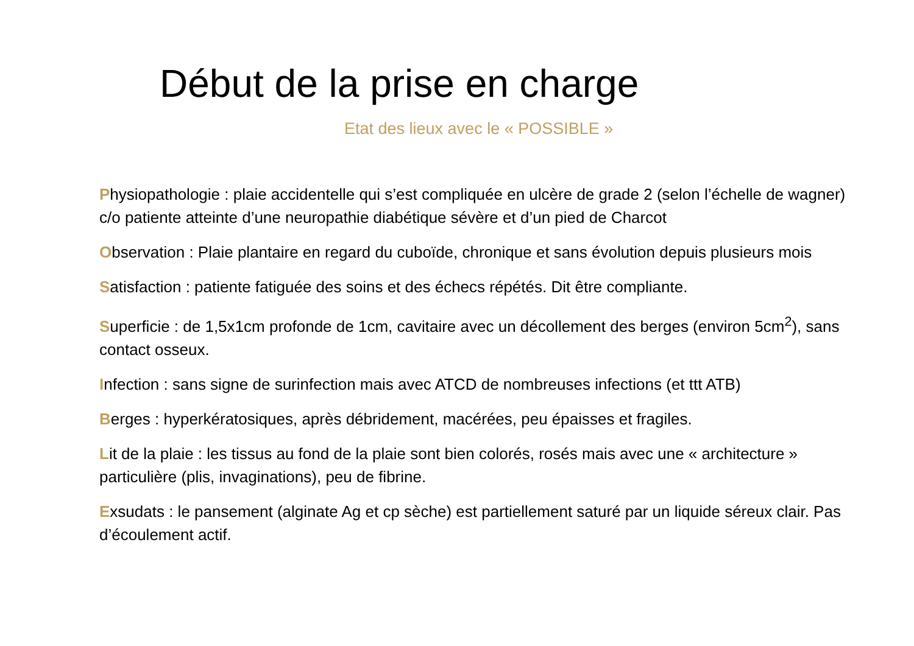Début de la prise en charge
Etat des lieux avec le « POSSIBLE »
Physiopathologie : plaie accidentelle qui s’est compliquée en ulcère de grade 2 (selon l’échelle de wagner) c/o patiente atteinte d’une neuropathie diabétique sévère et d’un pied de Charcot
Observation : Plaie plantaire en regard du cuboïde, chronique et sans évolution depuis plusieurs mois
Satisfaction : patiente fatiguée des soins et des échecs répétés. Dit être compliante.
Superficie : de 1,5x1cm profonde de 1cm, cavitaire avec un décollement des berges (environ 5cm<sup>2</sup>), sans contact osseux.
Infection : sans signe de surinfection mais avec ATCD de nombreuses infections (et ttt ATB)
Berges : hyperkératosiques, après débridement, macérées, peu épaisses et fragiles.
Lit de la plaie : les tissus au fond de la plaie sont bien colorés, rosés mais avec une « architecture » particulière (plis, invaginations), peu de fibrine.
Exsudats : le pansement (alginate Ag et cp sèche) est partiellement saturé par un liquide séreux clair. Pas d’écoulement actif.